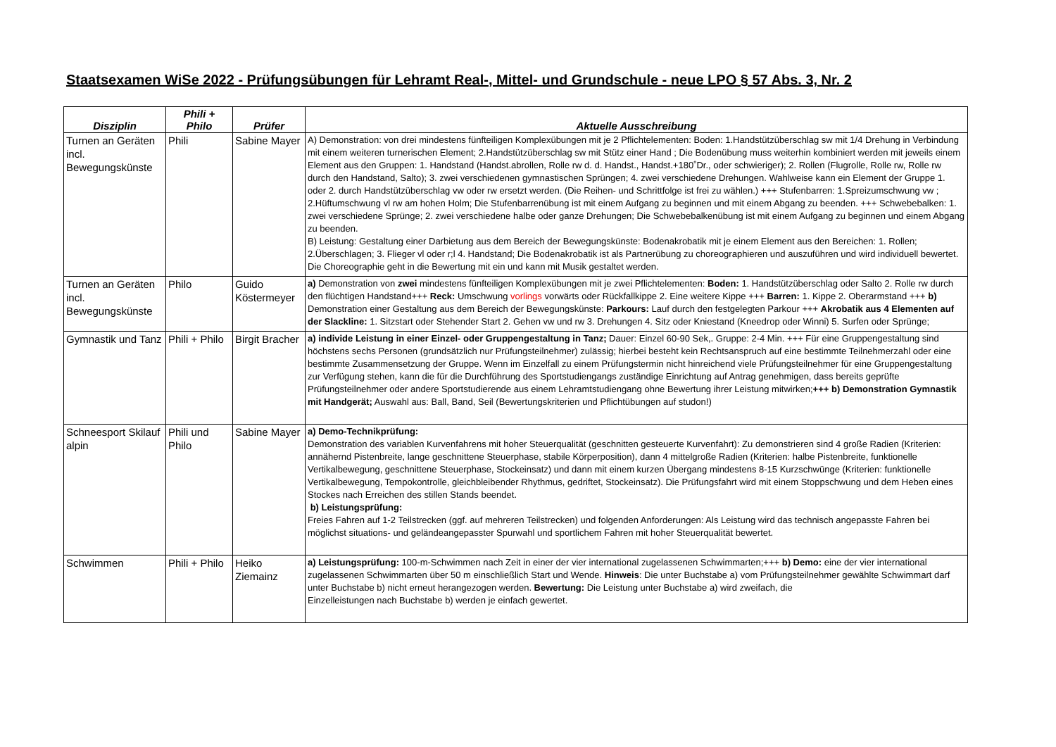Staatsexamen WiSe 2022 - Prüfungsübungen für Lehramt Real-, Mittel- und Grundschule - neue LPO § 57 Abs. 3, Nr. 2
| Disziplin | Phili + Philo | Prüfer | Aktuelle Ausschreibung |
| --- | --- | --- | --- |
| Turnen an Geräten incl. Bewegungskünste | Phili | Sabine Mayer | A) Demonstration: von drei mindestens fünfteiligen Komplexübungen mit je 2 Pflichtelementen: Boden: 1.Handstützüberschlag sw mit 1/4 Drehung in Verbindung mit einem weiteren turnerischen Element; 2.Handstützüberschlag sw mit Stütz einer Hand ; Die Bodenübung muss weiterhin kombiniert werden mit jeweils einem Element aus den Gruppen: 1. Handstand (Handst.abrollen, Rolle rw d. d. Handst., Handst.+180˚Dr., oder schwieriger); 2. Rollen (Flugrolle, Rolle rw, Rolle rw durch den Handstand, Salto); 3. zwei verschiedenen gymnastischen Sprüngen; 4. zwei verschiedene Drehungen. Wahlweise kann ein Element der Gruppe 1. oder 2. durch Handstützüberschlag vw oder rw ersetzt werden. (Die Reihen- und Schrittfolge ist frei zu wählen.) +++ Stufenbarren: 1.Spreizumschwung vw ; 2.Hüftumschwung vl rw am hohen Holm; Die Stufenbarrenübung ist mit einem Aufgang zu beginnen und mit einem Abgang zu beenden. +++ Schwebebalken: 1. zwei verschiedene Sprünge; 2. zwei verschiedene halbe oder ganze Drehungen; Die Schwebebalkenübung ist mit einem Aufgang zu beginnen und einem Abgang zu beenden. B) Leistung: Gestaltung einer Darbietung aus dem Bereich der Bewegungskünste: Bodenakrobatik mit je einem Element aus den Bereichen: 1. Rollen; 2.Überschlagen; 3. Flieger vl oder r;l 4. Handstand; Die Bodenakrobatik ist als Partnerübung zu choreographieren und auszuführen und wird individuell bewertet. Die Choreographie geht in die Bewertung mit ein und kann mit Musik gestaltet werden. |
| Turnen an Geräten incl. Bewegungskünste | Philo | Guido Köstermeyer | a) Demonstration von zwei mindestens fünfteiligen Komplexübungen mit je zwei Pflichtelementen: Boden: 1. Handstützüberschlag oder Salto 2. Rolle rw durch den flüchtigen Handstand+++ Reck: Umschwung vorlings vorwärts oder Rückfallkippe 2. Eine weitere Kippe +++ Barren: 1. Kippe 2. Oberarmstand +++ b) Demonstration einer Gestaltung aus dem Bereich der Bewegungskünste: Parkours: Lauf durch den festgelegten Parkour +++ Akrobatik aus 4 Elementen auf der Slackline: 1. Sitzstart oder Stehender Start 2. Gehen vw und rw 3. Drehungen 4. Sitz oder Kniestand (Kneedrop oder Winni) 5. Surfen oder Sprünge; |
| Gymnastik und Tanz | Phili + Philo | Birgit Bracher | a) individe Leistung in einer Einzel- oder Gruppengestaltung in Tanz; Dauer: Einzel 60-90 Sek,. Gruppe: 2-4 Min. +++ Für eine Gruppengestaltung sind höchstens sechs Personen (grundsätzlich nur Prüfungsteilnehmer) zulässig; hierbei besteht kein Rechtsanspruch auf eine bestimmte Teilnehmerzahl oder eine bestimmte Zusammensetzung der Gruppe. Wenn im Einzelfall zu einem Prüfungstermin nicht hinreichend viele Prüfungsteilnehmer für eine Gruppengestaltung zur Verfügung stehen, kann die für die Durchführung des Sportstudiengangs zuständige Einrichtung auf Antrag genehmigen, dass bereits geprüfte Prüfungsteilnehmer oder andere Sportstudierende aus einem Lehramtstudiengang ohne Bewertung ihrer Leistung mitwirken; +++ b) Demonstration Gymnastik mit Handgerät; Auswahl aus: Ball, Band, Seil (Bewertungskriterien und Pflichtübungen auf studon!) |
| Schneesport Skilauf alpin | Phili und Philo | Sabine Mayer | a) Demo-Technikprüfung: Demonstration des variablen Kurvenfahrens mit hoher Steuerqualität (geschnitten gesteuerte Kurvenfahrt): Zu demonstrieren sind 4 große Radien (Kriterien: annähernd Pistenbreite, lange geschnittene Steuerphase, stabile Körperposition), dann 4 mittelgroße Radien (Kriterien: halbe Pistenbreite, funktionelle Vertikalbewegung, geschnittene Steuerphase, Stockeinsatz) und dann mit einem kurzen Übergang mindestens 8-15 Kurzschwünge (Kriterien: funktionelle Vertikalbewegung, Tempokontrolle, gleichbleibender Rhythmus, gedriftet, Stockeinsatz). Die Prüfungsfahrt wird mit einem Stoppschwung und dem Heben eines Stockes nach Erreichen des stillen Stands beendet. b) Leistungsprüfung: Freies Fahren auf 1-2 Teilstrecken (ggf. auf mehreren Teilstrecken) und folgenden Anforderungen: Als Leistung wird das technisch angepasste Fahren bei möglichst situations- und geländeangepasster Spurwahl und sportlichem Fahren mit hoher Steuerqualität bewertet. |
| Schwimmen | Phili + Philo | Heiko Ziemainz | a) Leistungsprüfung: 100-m-Schwimmen nach Zeit in einer der vier international zugelassenen Schwimmarten;+++ b) Demo: eine der vier international zugelassenen Schwimmarten über 50 m einschließlich Start und Wende. Hinweis : Die unter Buchstabe a) vom Prüfungsteilnehmer gewählte Schwimmart darf unter Buchstabe b) nicht erneut herangezogen werden. Bewertung: Die Leistung unter Buchstabe a) wird zweifach, die Einzelleistungen nach Buchstabe b) werden je einfach gewertet. |